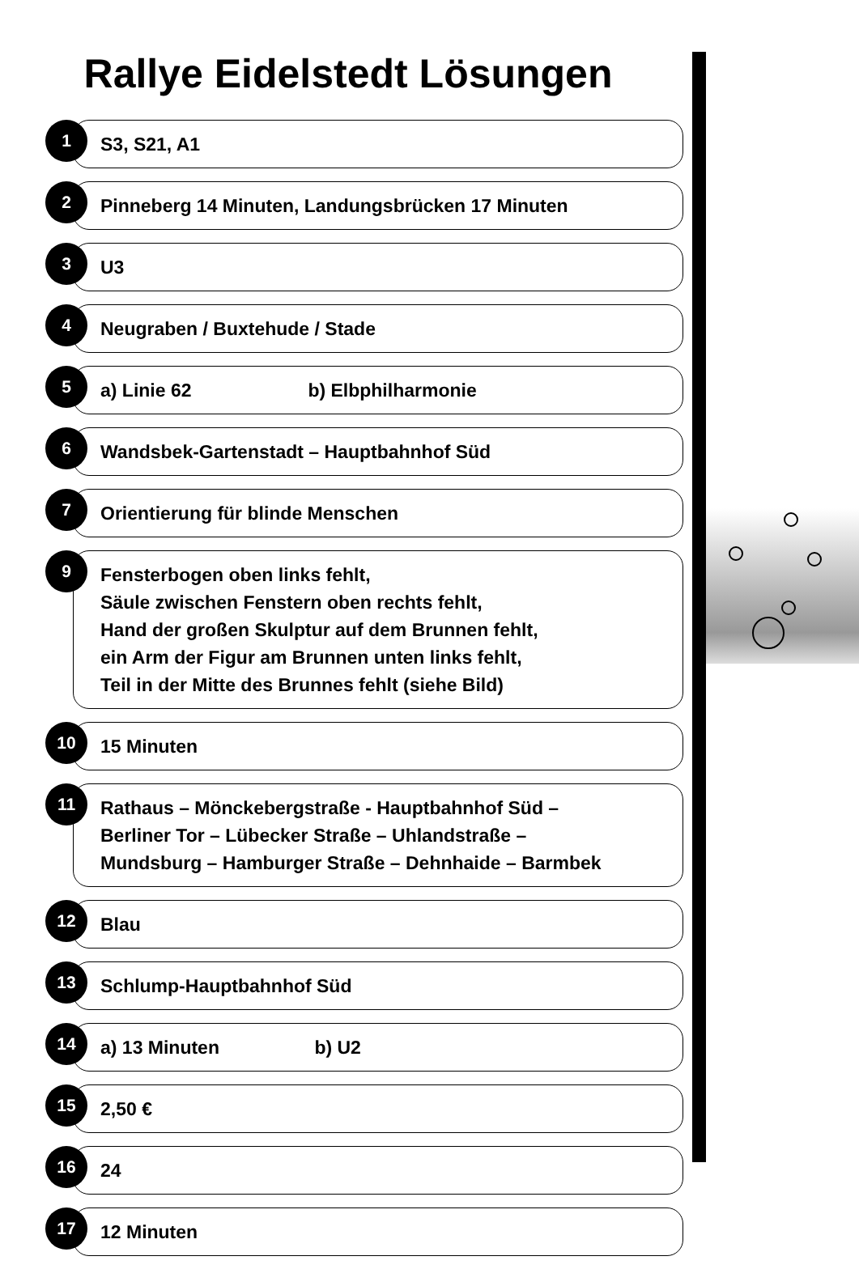Rallye Eidelstedt Lösungen
1
S3, S21, A1
2
Pinneberg 14 Minuten, Landungsbrücken 17 Minuten
3
U3
4
Neugraben / Buxtehude / Stade
5
a) Linie 62 b) Elbphilharmonie
6
Wandsbek-Gartenstadt – Hauptbahnhof Süd
7
Orientierung für blinde Menschen
9
Fensterbogen oben links fehlt,
Säule zwischen Fenstern oben rechts fehlt,
Hand der großen Skulptur auf dem Brunnen fehlt,
ein Arm der Figur am Brunnen unten links fehlt,
Teil in der Mitte des Brunnes fehlt (siehe Bild)
10
15 Minuten
11
Rathaus – Mönckebergstraße - Hauptbahnhof Süd –
Berliner Tor – Lübecker Straße – Uhlandstraße –
Mundsburg – Hamburger Straße – Dehnhaide – Barmbek
12
Blau
13
Schlump-Hauptbahnhof Süd
14
a) 13 Minuten b) U2
15
2,50 €
16
24
17
12 Minuten